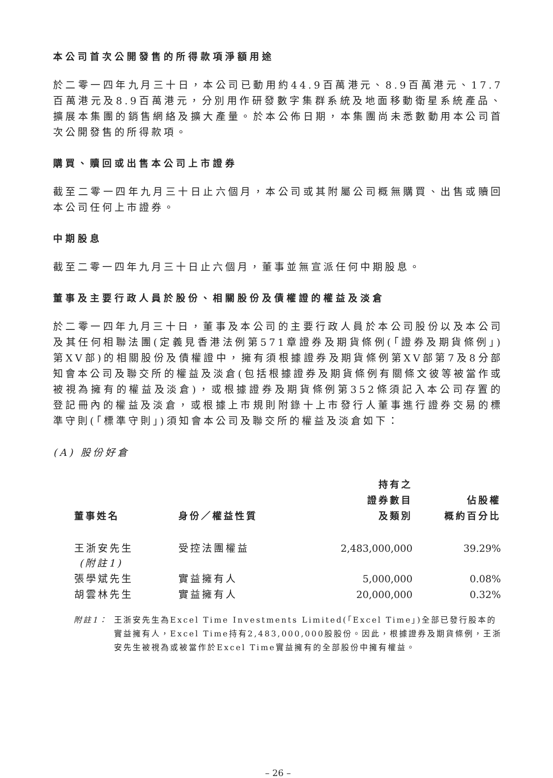本公司首次公開發售的所得款項淨額用途
於二零一四年九月三十日，本公司已動用約44.9百萬港元、8.9百萬港元、17.7百萬港元及8.9百萬港元，分別用作研發數字集群系統及地面移動衛星系統產品、擴展本集團的銷售網絡及擴大產量。於本公佈日期，本集團尚未悉數動用本公司首次公開發售的所得款項。
購買、贖回或出售本公司上市證券
截至二零一四年九月三十日止六個月，本公司或其附屬公司概無購買、出售或贖回本公司任何上市證券。
中期股息
截至二零一四年九月三十日止六個月，董事並無宣派任何中期股息。
董事及主要行政人員於股份、相關股份及債權證的權益及淡倉
於二零一四年九月三十日，董事及本公司的主要行政人員於本公司股份以及本公司及其任何相聯法團(定義見香港法例第571章證券及期貨條例(「證券及期貨條例」)第XV部)的相關股份及債權證中，擁有須根據證券及期貨條例第XV部第7及8分部知會本公司及聯交所的權益及淡倉(包括根據證券及期貨條例有關條文彼等被當作或被視為擁有的權益及淡倉)，或根據證券及期貨條例第352條須記入本公司存置的登記冊內的權益及淡倉，或根據上市規則附錄十上市發行人董事進行證券交易的標準守則(「標準守則」)須知會本公司及聯交所的權益及淡倉如下：
(A) 股份好倉
| 董事姓名 | 身份／權益性質 | 持有之 證券數目 及類別 | 佔股權 概約百分比 |
| --- | --- | --- | --- |
| 王浙安先生 (附註1) | 受控法團權益 | 2,483,000,000 | 39.29% |
| 張學斌先生 | 實益擁有人 | 5,000,000 | 0.08% |
| 胡雲林先生 | 實益擁有人 | 20,000,000 | 0.32% |
附註1： 王浙安先生為Excel Time Investments Limited(「Excel Time」)全部已發行股本的實益擁有人，Excel Time持有2,483,000,000股股份。因此，根據證券及期貨條例，王浙安先生被視為或被當作於Excel Time實益擁有的全部股份中擁有權益。
– 26 –